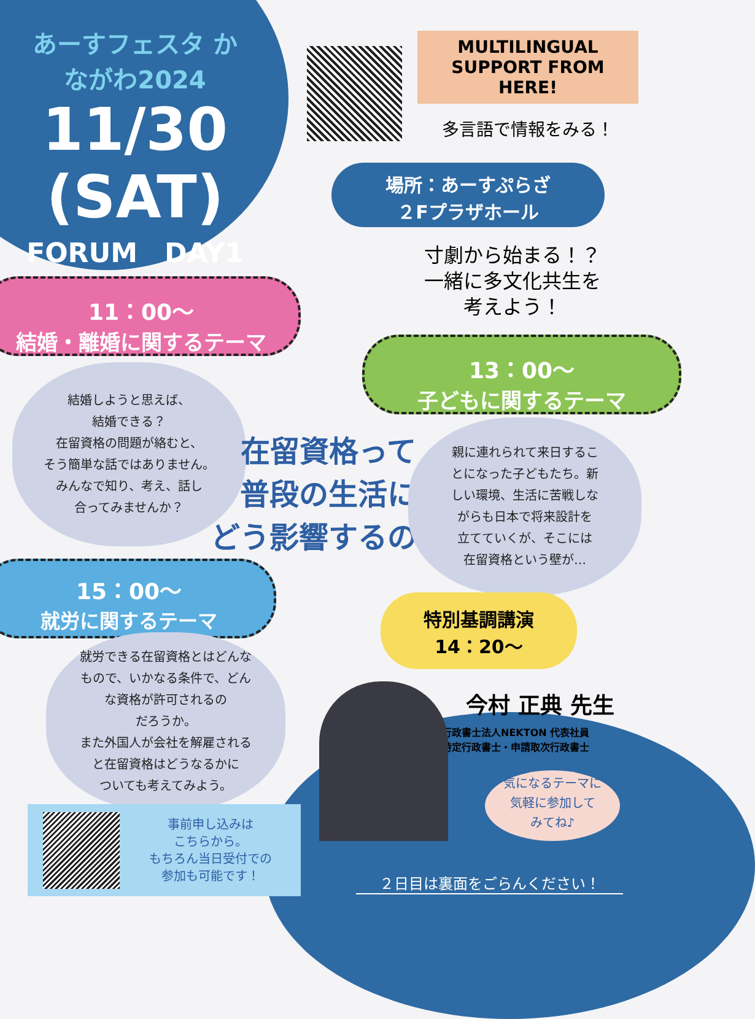あーすフェスタ かながわ2024
11/30
(SAT)
FORUM　DAY1
MULTILINGUAL SUPPORT FROM HERE!
多言語で情報をみる！
場所：あーすぷらざ
２Fプラザホール
寸劇から始まる！？
一緒に多文化共生を
考えよう！
11：00～
結婚・離婚に関するテーマ
13：00～
子どもに関するテーマ
結婚しようと思えば、
結婚できる？
在留資格の問題が絡むと、
そう簡単な話ではありません。
みんなで知り、考え、話し
合ってみませんか？
在留資格って
普段の生活に
どう影響するの？
親に連れられて来日するこ
とになった子どもたち。新
しい環境、生活に苦戦しな
がらも日本で将来設計を
立てていくが、そこには
在留資格という壁が…
15：00～
就労に関するテーマ
就労できる在留資格とはどんな
もので、いかなる条件で、どん
な資格が許可されるの
だろうか。
また外国人が会社を解雇される
と在留資格はどうなるかに
ついても考えてみよう。
特別基調講演
14：20～
今村 正典 先生
行政書士法人NEKTON 代表社員
特定行政書士・申請取次行政書士
気になるテーマに
気軽に参加して
みてね♪
事前申し込みは
こちらから。
もちろん当日受付での
参加も可能です！
２日目は裏面をごらんください！